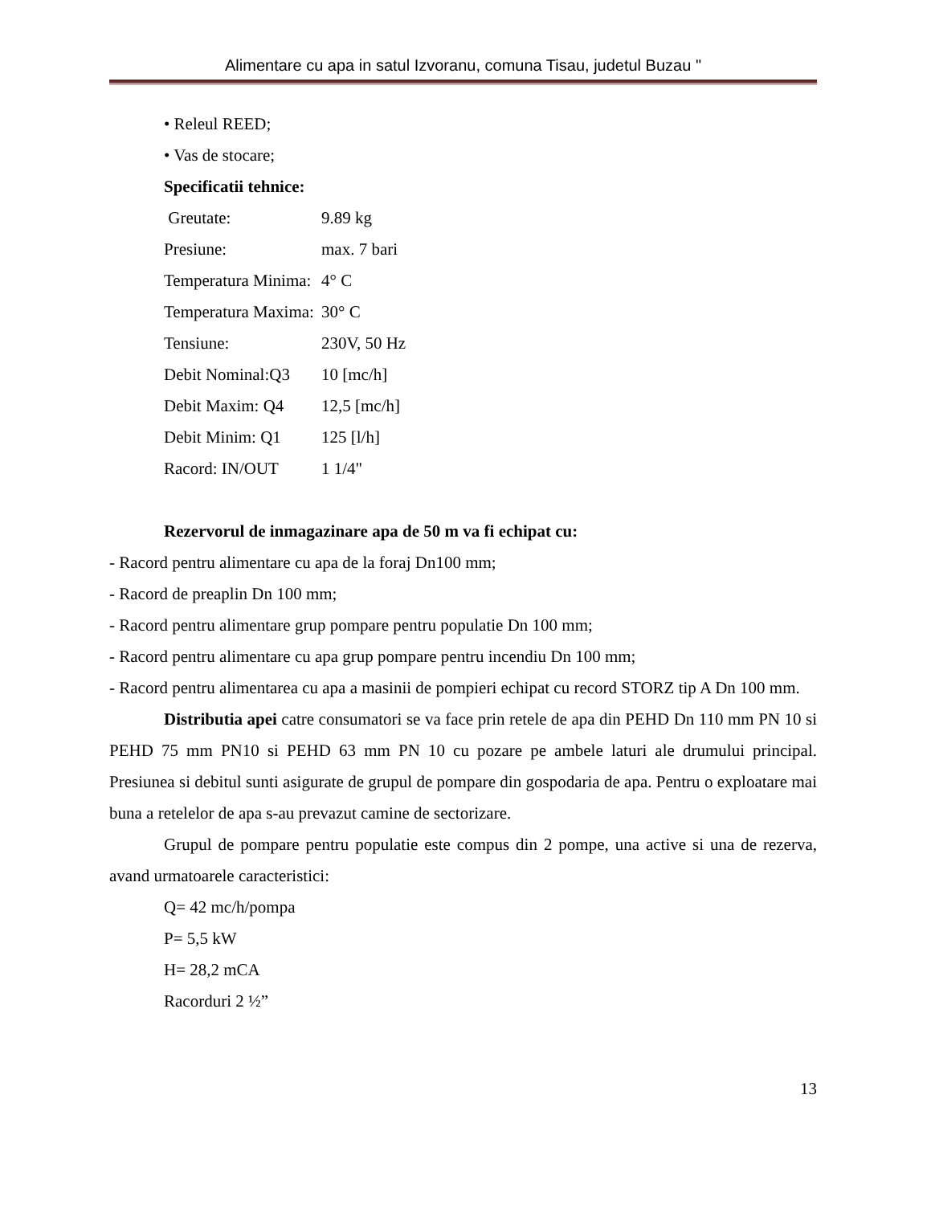Alimentare cu apa in satul Izvoranu, comuna Tisau, judetul Buzau "
• Releul REED;
• Vas de stocare;
Specificatii tehnice:
| Greutate: | 9.89 kg |
| Presiune: | max. 7 bari |
| Temperatura Minima: | 4° C |
| Temperatura Maxima: | 30° C |
| Tensiune: | 230V, 50 Hz |
| Debit Nominal:Q3 | 10 [mc/h] |
| Debit Maxim: Q4 | 12,5 [mc/h] |
| Debit Minim: Q1 | 125 [l/h] |
| Racord: IN/OUT | 1 1/4" |
Rezervorul de inmagazinare apa de 50 m va fi echipat cu:
- Racord pentru alimentare cu apa de la foraj Dn100 mm;
- Racord de preaplin Dn 100 mm;
- Racord pentru alimentare grup pompare pentru populatie Dn 100 mm;
- Racord pentru alimentare cu apa grup pompare pentru incendiu Dn 100 mm;
- Racord pentru alimentarea cu apa a masinii de pompieri echipat cu record STORZ tip A Dn 100 mm.
Distributia apei catre consumatori se va face prin retele de apa din PEHD Dn 110 mm PN 10 si PEHD 75 mm PN10 si PEHD 63 mm PN 10 cu pozare pe ambele laturi ale drumului principal. Presiunea si debitul sunti asigurate de grupul de pompare din gospodaria de apa. Pentru o exploatare mai buna a retelelor de apa s-au prevazut camine de sectorizare.
Grupul de pompare pentru populatie este compus din 2 pompe, una active si una de rezerva, avand urmatoarele caracteristici:
Q= 42 mc/h/pompa
P= 5,5 kW
H= 28,2 mCA
Racorduri 2 ½”
13